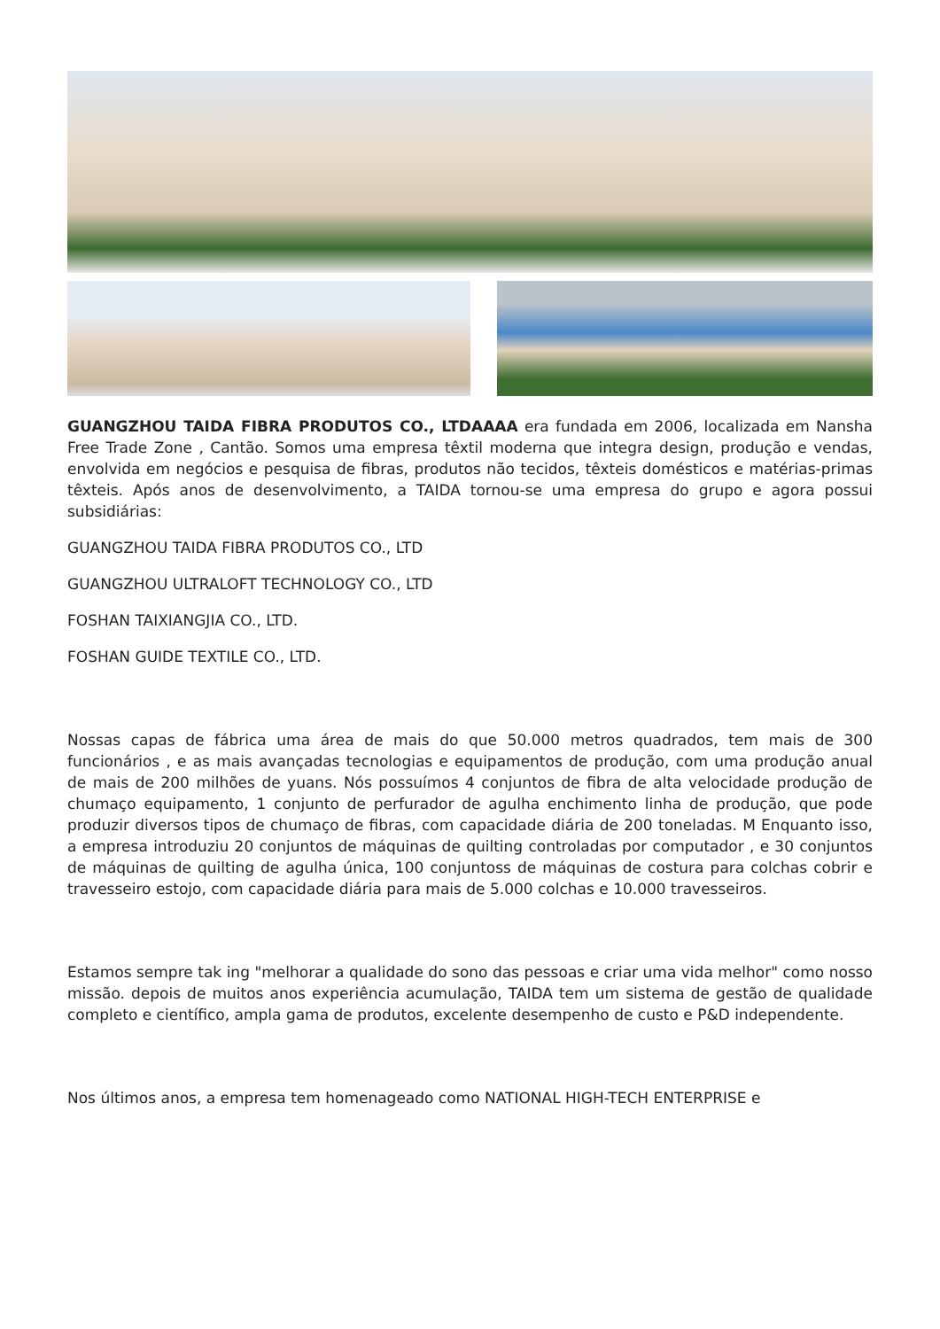GUANGZHOU TAIDA FIBRA PRODUTOS CO., LTDAAAA era fundada em 2006, localizada em Nansha Free Trade Zone , Cantão. Somos uma empresa têxtil moderna que integra design, produção e vendas, envolvida em negócios e pesquisa de fibras, produtos não tecidos, têxteis domésticos e matérias-primas têxteis. Após anos de desenvolvimento, a TAIDA tornou-se uma empresa do grupo e agora possui subsidiárias:
GUANGZHOU TAIDA FIBRA PRODUTOS CO., LTD
GUANGZHOU ULTRALOFT TECHNOLOGY CO., LTD
FOSHAN TAIXIANGJIA CO., LTD.
FOSHAN GUIDE TEXTILE CO., LTD.
Nossas capas de fábrica uma área de mais do que 50.000 metros quadrados, tem mais de 300 funcionários , e as mais avançadas tecnologias e equipamentos de produção, com uma produção anual de mais de 200 milhões de yuans. Nós possuímos 4 conjuntos de fibra de alta velocidade produção de chumaço equipamento, 1 conjunto de perfurador de agulha enchimento linha de produção, que pode produzir diversos tipos de chumaço de fibras, com capacidade diária de 200 toneladas. M Enquanto isso, a empresa introduziu 20 conjuntos de máquinas de quilting controladas por computador , e 30 conjuntos de máquinas de quilting de agulha única, 100 conjuntoss de máquinas de costura para colchas cobrir e travesseiro estojo, com capacidade diária para mais de 5.000 colchas e 10.000 travesseiros.
Estamos sempre tak ing "melhorar a qualidade do sono das pessoas e criar uma vida melhor" como nosso missão. depois de muitos anos experiência acumulação, TAIDA tem um sistema de gestão de qualidade completo e científico, ampla gama de produtos, excelente desempenho de custo e P&D independente.
Nos últimos anos, a empresa tem homenageado como NATIONAL HIGH-TECH ENTERPRISE e